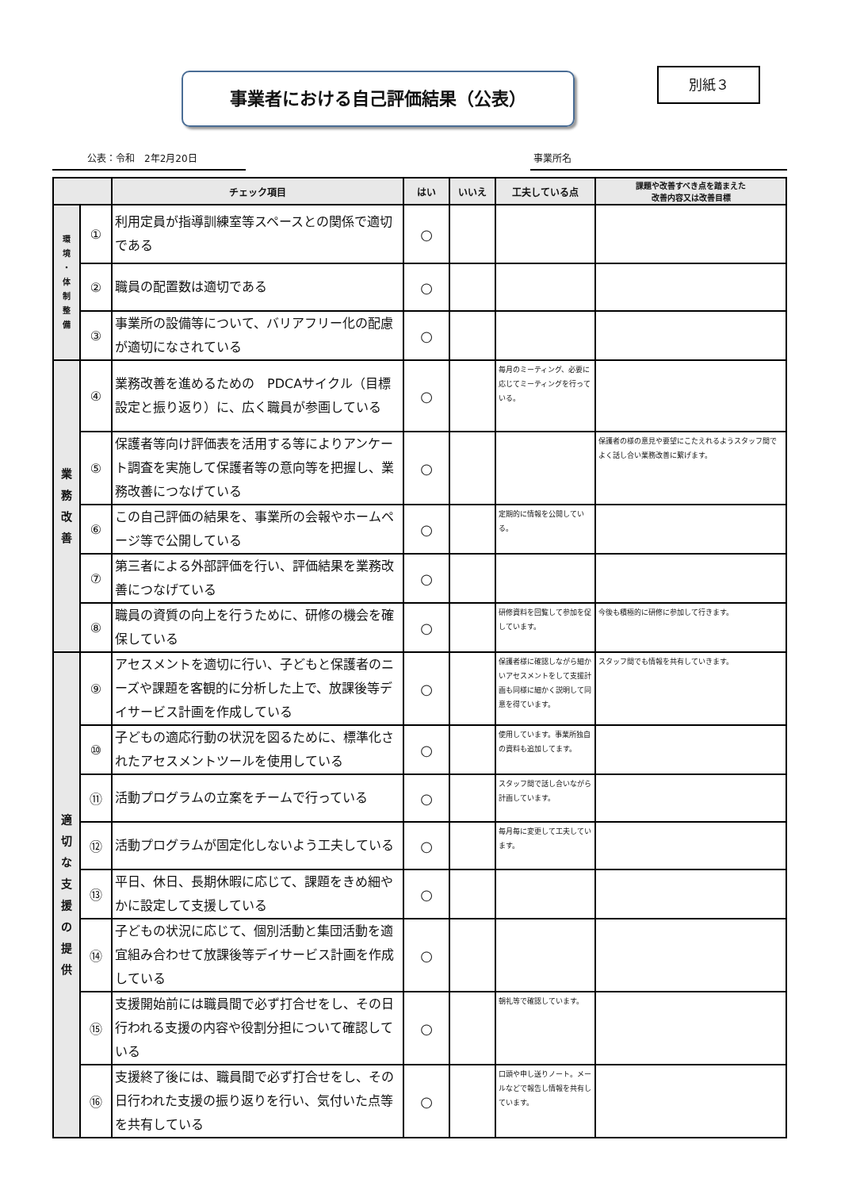事業者における自己評価結果（公表） 別紙３
公表：令和　2年2月20日 事業所名
| | | チェック項目 | はい | いいえ | 工夫している点 | 課題や改善すべき点を踏まえた 改善内容又は改善目標 |
| --- | --- | --- | --- | --- | --- | --- |
| 環 境 ・ 体 制 整 備 | ① | 利用定員が指導訓練室等スペースとの関係で適切である | ○ | | | |
| | ② | 職員の配置数は適切である | ○ | | | |
| | ③ | 事業所の設備等について、バリアフリー化の配慮が適切になされている | ○ | | | |
| 業 務 改 善 | ④ | 業務改善を進めるための PDCAサイクル（目標設定と振り返り）に、広く職員が参画している | ○ | | 毎月のミーティング、必要に応じてミーティングを行っている。 | |
| | ⑤ | 保護者等向け評価表を活用する等によりアンケート調査を実施して保護者等の意向等を把握し、業務改善につなげている | ○ | | | 保護者の様の意見や要望にこたえれるようスタッフ間でよく話し合い業務改善に繋げます。 |
| | ⑥ | この自己評価の結果を、事業所の会報やホームページ等で公開している | ○ | | 定期的に情報を公開している。 | |
| | ⑦ | 第三者による外部評価を行い、評価結果を業務改善につなげている | ○ | | | |
| | ⑧ | 職員の資質の向上を行うために、研修の機会を確保している | ○ | | 研修資料を回覧して参加を促しています。 | 今後も積極的に研修に参加して行きます。 |
| 適 切 な 支 援 の 提 供 | ⑨ | アセスメントを適切に行い、子どもと保護者のニーズや課題を客観的に分析した上で、放課後等デイサービス計画を作成している | ○ | | 保護者様に確認しながら細かいアセスメントをして支援計画も同様に細かく説明して同意を得ています。 | スタッフ間でも情報を共有していきます。 |
| | ⑩ | 子どもの適応行動の状況を図るために、標準化されたアセスメントツールを使用している | ○ | | 使用しています。事業所独自の資料も追加してます。 | |
| | ⑪ | 活動プログラムの立案をチームで行っている | ○ | | スタッフ間で話し合いながら計画しています。 | |
| | ⑫ | 活動プログラムが固定化しないよう工夫している | ○ | | 毎月毎に変更して工夫しています。 | |
| | ⑬ | 平日、休日、長期休暇に応じて、課題をきめ細やかに設定して支援している | ○ | | | |
| | ⑭ | 子どもの状況に応じて、個別活動と集団活動を適宜組み合わせて放課後等デイサービス計画を作成している | ○ | | | |
| | ⑮ | 支援開始前には職員間で必ず打合せをし、その日行われる支援の内容や役割分担について確認している | ○ | | 朝礼等で確認しています。 | |
| | ⑯ | 支援終了後には、職員間で必ず打合せをし、その日行われた支援の振り返りを行い、気付いた点等を共有している | ○ | | 口頭や申し送りノート。メールなどで報告し情報を共有しています。 | |